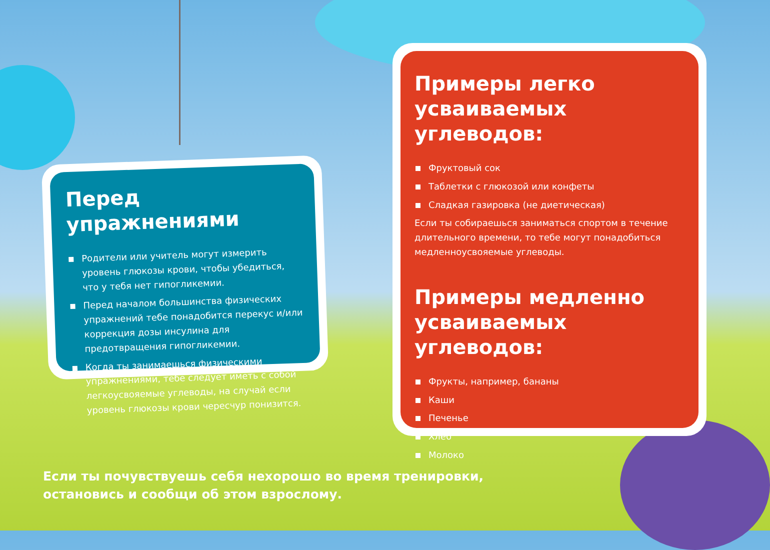Перед упражнениями
Родители или учитель могут измерить уровень глюкозы крови, чтобы убедиться, что у тебя нет гипогликемии.
Перед началом большинства физических упражнений тебе понадобится перекус и/или коррекция дозы инсулина для предотвращения гипогликемии.
Когда ты занимаешься физическими упражнениями, тебе следует иметь с собой легкоусвояемые углеводы, на случай если уровень глюкозы крови чересчур понизится.
Примеры легко усваиваемых углеводов:
Фруктовый сок
Таблетки с глюкозой или конфеты
Сладкая газировка (не диетическая)
Если ты собираешься заниматься спортом в течение длительного времени, то тебе могут понадобиться медленноусвояемые углеводы.
Примеры медленно усваиваемых углеводов:
Фрукты, например, бананы
Каши
Печенье
Хлеб
Молоко
Если ты почувствуешь себя нехорошо во время тренировки,
остановись и сообщи об этом взрослому.